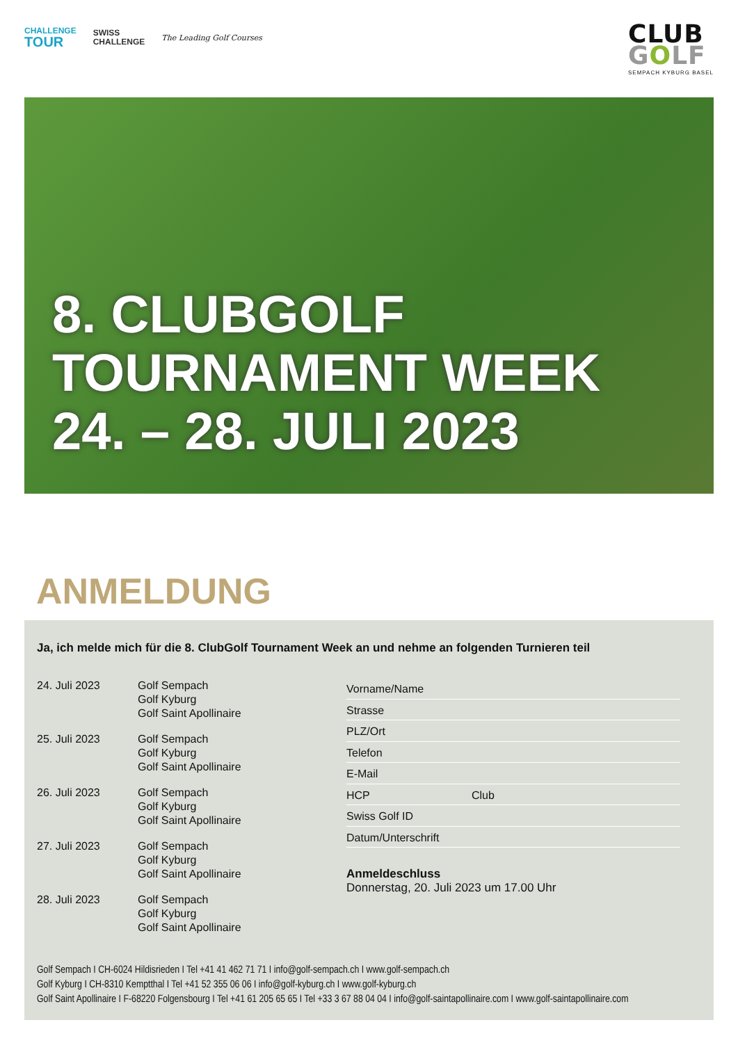CHALLENGE
TOUR
SWISS
CHALLENGE
The Leading Golf Courses
CLUB
GOLF
SEMPACH KYBURG BASEL
8. CLUBGOLF
TOURNAMENT WEEK
24. – 28. JULI 2023
ANMELDUNG
Ja, ich melde mich für die 8. ClubGolf Tournament Week an und nehme an folgenden Turnieren teil
24. Juli 2023 Golf Sempach
Golf Kyburg
Golf Saint Apollinaire
25. Juli 2023 Golf Sempach
Golf Kyburg
Golf Saint Apollinaire
26. Juli 2023 Golf Sempach
Golf Kyburg
Golf Saint Apollinaire
27. Juli 2023 Golf Sempach
Golf Kyburg
Golf Saint Apollinaire
28. Juli 2023 Golf Sempach
Golf Kyburg
Golf Saint Apollinaire
Vorname/Name
Strasse
PLZ/Ort
Telefon
E-Mail
HCP Club
Swiss Golf ID
Datum/Unterschrift
Anmeldeschluss
Donnerstag, 20. Juli 2023 um 17.00 Uhr
Golf Sempach I CH-6024 Hildisrieden I Tel +41 41 462 71 71 I info@golf-sempach.ch I www.golf-sempach.ch
Golf Kyburg I CH-8310 Kemptthal I Tel +41 52 355 06 06 I info@golf-kyburg.ch I www.golf-kyburg.ch
Golf Saint Apollinaire I F-68220 Folgensbourg I Tel +41 61 205 65 65 I Tel +33 3 67 88 04 04 I info@golf-saintapollinaire.com I www.golf-saintapollinaire.com